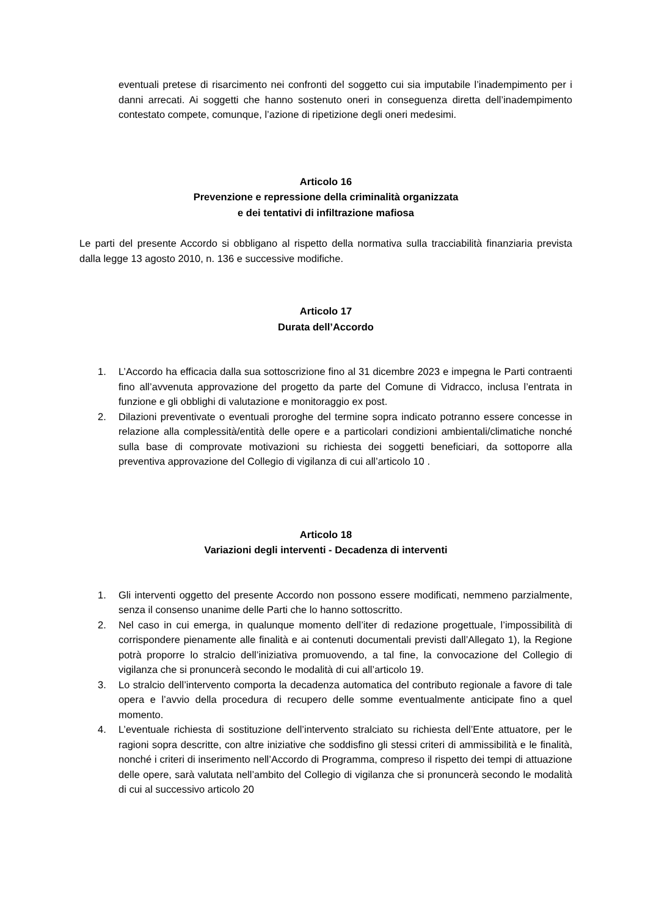eventuali pretese di risarcimento nei confronti del soggetto cui sia imputabile l’inadempimento per i danni arrecati. Ai soggetti che hanno sostenuto oneri in conseguenza diretta dell’inadempimento contestato compete, comunque, l’azione di ripetizione degli oneri medesimi.
Articolo 16
Prevenzione e repressione della criminalità organizzata
e dei tentativi di infiltrazione mafiosa
Le parti del presente Accordo si obbligano al rispetto della normativa sulla tracciabilità finanziaria prevista dalla legge 13 agosto 2010, n. 136 e successive modifiche.
Articolo 17
Durata dell’Accordo
1. L’Accordo ha efficacia dalla sua sottoscrizione fino al 31 dicembre 2023 e impegna le Parti contraenti fino all’avvenuta approvazione del progetto da parte del Comune di Vidracco, inclusa l’entrata in funzione e gli obblighi di valutazione e monitoraggio ex post.
2. Dilazioni preventivate o eventuali proroghe del termine sopra indicato potranno essere concesse in relazione alla complessità/entità delle opere e a particolari condizioni ambientali/climatiche nonché sulla base di comprovate motivazioni su richiesta dei soggetti beneficiari, da sottoporre alla preventiva approvazione del Collegio di vigilanza di cui all’articolo 10 .
Articolo 18
Variazioni degli interventi - Decadenza di interventi
1. Gli interventi oggetto del presente Accordo non possono essere modificati, nemmeno parzialmente, senza il consenso unanime delle Parti che lo hanno sottoscritto.
2. Nel caso in cui emerga, in qualunque momento dell’iter di redazione progettuale, l’impossibilità di corrispondere pienamente alle finalità e ai contenuti documentali previsti dall’Allegato 1), la Regione potrà proporre lo stralcio dell’iniziativa promuovendo, a tal fine, la convocazione del Collegio di vigilanza che si pronuncerà secondo le modalità di cui all’articolo 19.
3. Lo stralcio dell’intervento comporta la decadenza automatica del contributo regionale a favore di tale opera e l’avvio della procedura di recupero delle somme eventualmente anticipate fino a quel momento.
4. L’eventuale richiesta di sostituzione dell’intervento stralciato su richiesta dell’Ente attuatore, per le ragioni sopra descritte, con altre iniziative che soddisfino gli stessi criteri di ammissibilità e le finalità, nonché i criteri di inserimento nell’Accordo di Programma, compreso il rispetto dei tempi di attuazione delle opere, sarà valutata nell’ambito del Collegio di vigilanza che si pronuncerà secondo le modalità di cui al successivo articolo 20